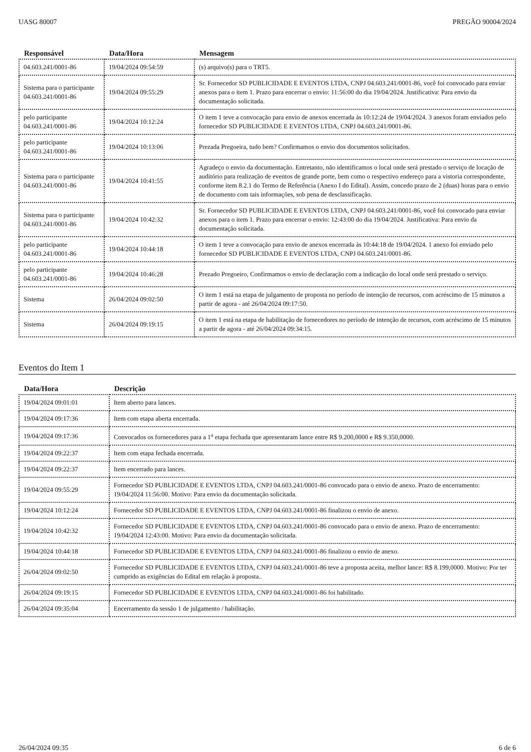UASG 80007 PREGÃO 90004/2024
| Responsável | Data/Hora | Mensagem |
| --- | --- | --- |
| 04.603.241/0001-86 | 19/04/2024 09:54:59 | (s) arquivo(s) para o TRT5. |
| Sistema para o participante 04.603.241/0001-86 | 19/04/2024 09:55:29 | Sr. Fornecedor SD PUBLICIDADE E EVENTOS LTDA, CNPJ 04.603.241/0001-86, você foi convocado para enviar anexos para o item 1. Prazo para encerrar o envio: 11:56:00 do dia 19/04/2024. Justificativa: Para envio da documentação solicitada. |
| pelo participante 04.603.241/0001-86 | 19/04/2024 10:12:24 | O item 1 teve a convocação para envio de anexos encerrada às 10:12:24 de 19/04/2024. 3 anexos foram enviados pelo fornecedor SD PUBLICIDADE E EVENTOS LTDA, CNPJ 04.603.241/0001-86. |
| pelo participante 04.603.241/0001-86 | 19/04/2024 10:13:06 | Prezada Pregoeira, tudo bem? Confirmamos o envio dos documentos solicitados. |
| Sistema para o participante 04.603.241/0001-86 | 19/04/2024 10:41:55 | Agradeço o envio da documentação. Entretanto, não identificamos o local onde será prestado o serviço de locação de auditório para realização de eventos de grande porte, bem como o respectivo endereço para a vistoria correspondente, conforme item 8.2.1 do Termo de Referência (Anexo I do Edital). Assim, concedo prazo de 2 (duas) horas para o envio de documento com tais informações, sob pena de desclassificação. |
| Sistema para o participante 04.603.241/0001-86 | 19/04/2024 10:42:32 | Sr. Fornecedor SD PUBLICIDADE E EVENTOS LTDA, CNPJ 04.603.241/0001-86, você foi convocado para enviar anexos para o item 1. Prazo para encerrar o envio: 12:43:00 do dia 19/04/2024. Justificativa: Para envio da documentação solicitada. |
| pelo participante 04.603.241/0001-86 | 19/04/2024 10:44:18 | O item 1 teve a convocação para envio de anexos encerrada às 10:44:18 de 19/04/2024. 1 anexo foi enviado pelo fornecedor SD PUBLICIDADE E EVENTOS LTDA, CNPJ 04.603.241/0001-86. |
| pelo participante 04.603.241/0001-86 | 19/04/2024 10:46:28 | Prezado Pregoeiro, Confirmamos o envio de declaração com a indicação do local onde será prestado o serviço. |
| Sistema | 26/04/2024 09:02:50 | O item 1 está na etapa de julgamento de proposta no período de intenção de recursos, com acréscimo de 15 minutos a partir de agora - até 26/04/2024 09:17:50. |
| Sistema | 26/04/2024 09:19:15 | O item 1 está na etapa de habilitação de fornecedores no período de intenção de recursos, com acréscimo de 15 minutos a partir de agora - até 26/04/2024 09:34:15. |
Eventos do Item 1
| Data/Hora | Descrição |
| --- | --- |
| 19/04/2024 09:01:01 | Item aberto para lances. |
| 19/04/2024 09:17:36 | Item com etapa aberta encerrada. |
| 19/04/2024 09:17:36 | Convocados os fornecedores para a 1<sup>a</sup> etapa fechada que apresentaram lance entre R$ 9.200,0000 e R$ 9.350,0000. |
| 19/04/2024 09:22:37 | Item com etapa fechada encerrada. |
| 19/04/2024 09:22:37 | Item encerrado para lances. |
| 19/04/2024 09:55:29 | Fornecedor SD PUBLICIDADE E EVENTOS LTDA, CNPJ 04.603.241/0001-86 convocado para o envio de anexo. Prazo de encerramento: 19/04/2024 11:56:00. Motivo: Para envio da documentação solicitada. |
| 19/04/2024 10:12:24 | Fornecedor SD PUBLICIDADE E EVENTOS LTDA, CNPJ 04.603.241/0001-86 finalizou o envio de anexo. |
| 19/04/2024 10:42:32 | Fornecedor SD PUBLICIDADE E EVENTOS LTDA, CNPJ 04.603.241/0001-86 convocado para o envio de anexo. Prazo de encerramento: 19/04/2024 12:43:00. Motivo: Para envio da documentação solicitada. |
| 19/04/2024 10:44:18 | Fornecedor SD PUBLICIDADE E EVENTOS LTDA, CNPJ 04.603.241/0001-86 finalizou o envio de anexo. |
| 26/04/2024 09:02:50 | Fornecedor SD PUBLICIDADE E EVENTOS LTDA, CNPJ 04.603.241/0001-86 teve a proposta aceita, melhor lance: R$ 8.199,0000. Motivo: Por ter cumprido as exigências do Edital em relação à proposta.. |
| 26/04/2024 09:19:15 | Fornecedor SD PUBLICIDADE E EVENTOS LTDA, CNPJ 04.603.241/0001-86 foi habilitado. |
| 26/04/2024 09:35:04 | Encerramento da sessão 1 de julgamento / habilitação. |
26/04/2024 09:35 6 de 6